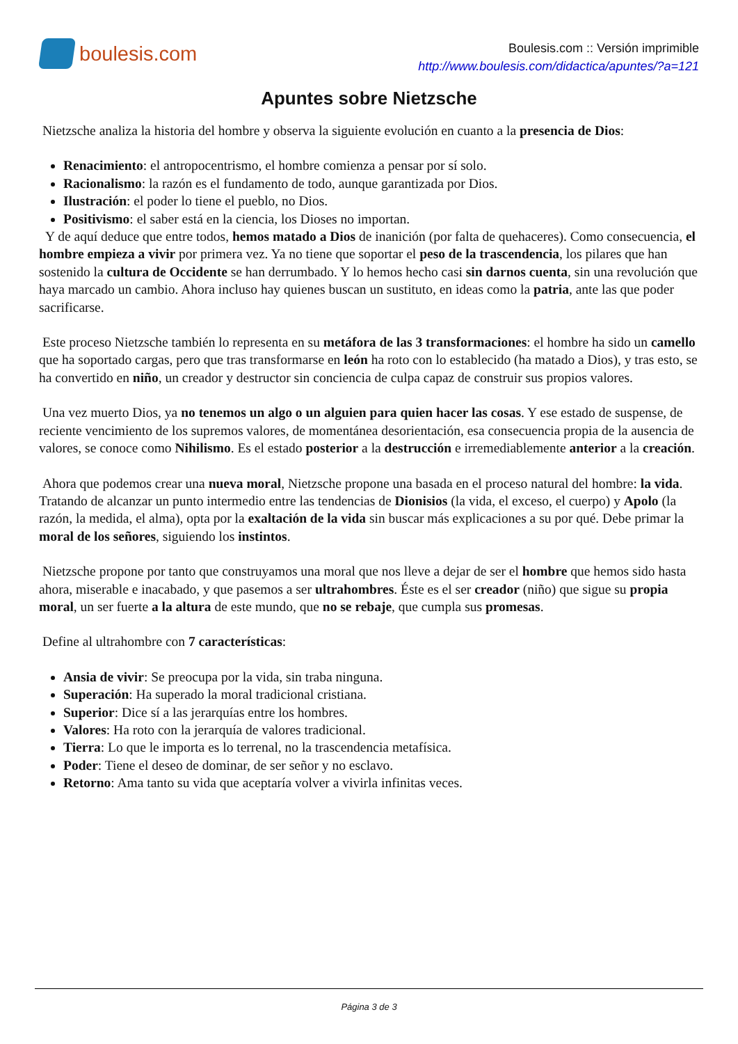boulesis.com
Boulesis.com :: Versión imprimible
http://www.boulesis.com/didactica/apuntes/?a=121
Apuntes sobre Nietzsche
Nietzsche analiza la historia del hombre y observa la siguiente evolución en cuanto a la presencia de Dios:
Renacimiento: el antropocentrismo, el hombre comienza a pensar por sí solo.
Racionalismo: la razón es el fundamento de todo, aunque garantizada por Dios.
Ilustración: el poder lo tiene el pueblo, no Dios.
Positivismo: el saber está en la ciencia, los Dioses no importan.
Y de aquí deduce que entre todos, hemos matado a Dios de inanición (por falta de quehaceres). Como consecuencia, el hombre empieza a vivir por primera vez. Ya no tiene que soportar el peso de la trascendencia, los pilares que han sostenido la cultura de Occidente se han derrumbado. Y lo hemos hecho casi sin darnos cuenta, sin una revolución que haya marcado un cambio. Ahora incluso hay quienes buscan un sustituto, en ideas como la patria, ante las que poder sacrificarse.
Este proceso Nietzsche también lo representa en su metáfora de las 3 transformaciones: el hombre ha sido un camello que ha soportado cargas, pero que tras transformarse en león ha roto con lo establecido (ha matado a Dios), y tras esto, se ha convertido en niño, un creador y destructor sin conciencia de culpa capaz de construir sus propios valores.
Una vez muerto Dios, ya no tenemos un algo o un alguien para quien hacer las cosas. Y ese estado de suspense, de reciente vencimiento de los supremos valores, de momentánea desorientación, esa consecuencia propia de la ausencia de valores, se conoce como Nihilismo. Es el estado posterior a la destrucción e irremediablemente anterior a la creación.
Ahora que podemos crear una nueva moral, Nietzsche propone una basada en el proceso natural del hombre: la vida. Tratando de alcanzar un punto intermedio entre las tendencias de Dionisios (la vida, el exceso, el cuerpo) y Apolo (la razón, la medida, el alma), opta por la exaltación de la vida sin buscar más explicaciones a su por qué. Debe primar la moral de los señores, siguiendo los instintos.
Nietzsche propone por tanto que construyamos una moral que nos lleve a dejar de ser el hombre que hemos sido hasta ahora, miserable e inacabado, y que pasemos a ser ultrahombres. Éste es el ser creador (niño) que sigue su propia moral, un ser fuerte a la altura de este mundo, que no se rebaje, que cumpla sus promesas.
Define al ultrahombre con 7 características:
Ansia de vivir: Se preocupa por la vida, sin traba ninguna.
Superación: Ha superado la moral tradicional cristiana.
Superior: Dice sí a las jerarquías entre los hombres.
Valores: Ha roto con la jerarquía de valores tradicional.
Tierra: Lo que le importa es lo terrenal, no la trascendencia metafísica.
Poder: Tiene el deseo de dominar, de ser señor y no esclavo.
Retorno: Ama tanto su vida que aceptaría volver a vivirla infinitas veces.
Página 3 de 3